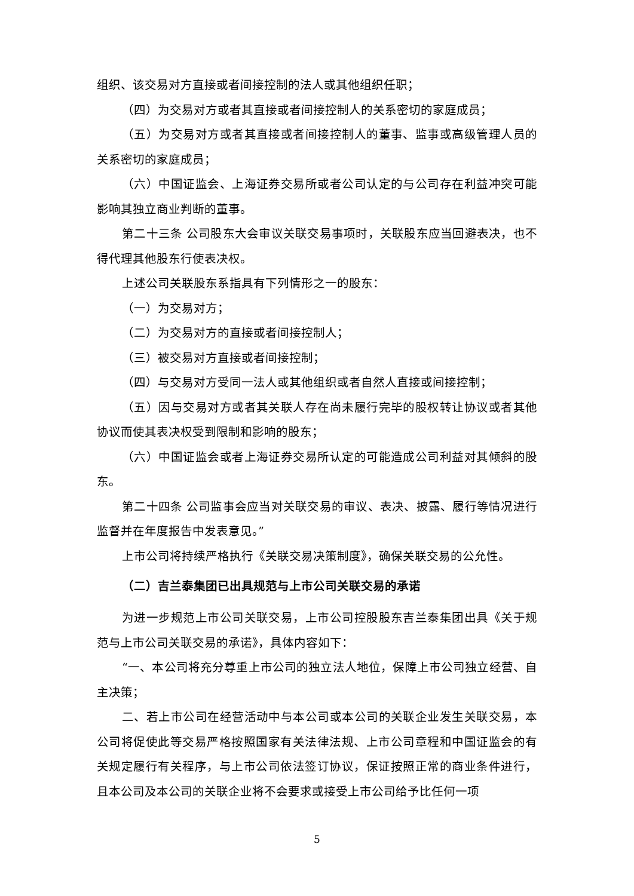组织、该交易对方直接或者间接控制的法人或其他组织任职；
（四）为交易对方或者其直接或者间接控制人的关系密切的家庭成员；
（五）为交易对方或者其直接或者间接控制人的董事、监事或高级管理人员的关系密切的家庭成员；
（六）中国证监会、上海证券交易所或者公司认定的与公司存在利益冲突可能影响其独立商业判断的董事。
第二十三条 公司股东大会审议关联交易事项时，关联股东应当回避表决，也不得代理其他股东行使表决权。
上述公司关联股东系指具有下列情形之一的股东：
（一）为交易对方；
（二）为交易对方的直接或者间接控制人；
（三）被交易对方直接或者间接控制；
（四）与交易对方受同一法人或其他组织或者自然人直接或间接控制；
（五）因与交易对方或者其关联人存在尚未履行完毕的股权转让协议或者其他协议而使其表决权受到限制和影响的股东；
（六）中国证监会或者上海证券交易所认定的可能造成公司利益对其倾斜的股东。
第二十四条 公司监事会应当对关联交易的审议、表决、披露、履行等情况进行监督并在年度报告中发表意见。”
上市公司将持续严格执行《关联交易决策制度》，确保关联交易的公允性。
（二）吉兰泰集团已出具规范与上市公司关联交易的承诺
为进一步规范上市公司关联交易，上市公司控股股东吉兰泰集团出具《关于规范与上市公司关联交易的承诺》，具体内容如下：
“一、本公司将充分尊重上市公司的独立法人地位，保障上市公司独立经营、自主决策；
二、若上市公司在经营活动中与本公司或本公司的关联企业发生关联交易，本公司将促使此等交易严格按照国家有关法律法规、上市公司章程和中国证监会的有关规定履行有关程序，与上市公司依法签订协议，保证按照正常的商业条件进行，且本公司及本公司的关联企业将不会要求或接受上市公司给予比任何一项
5